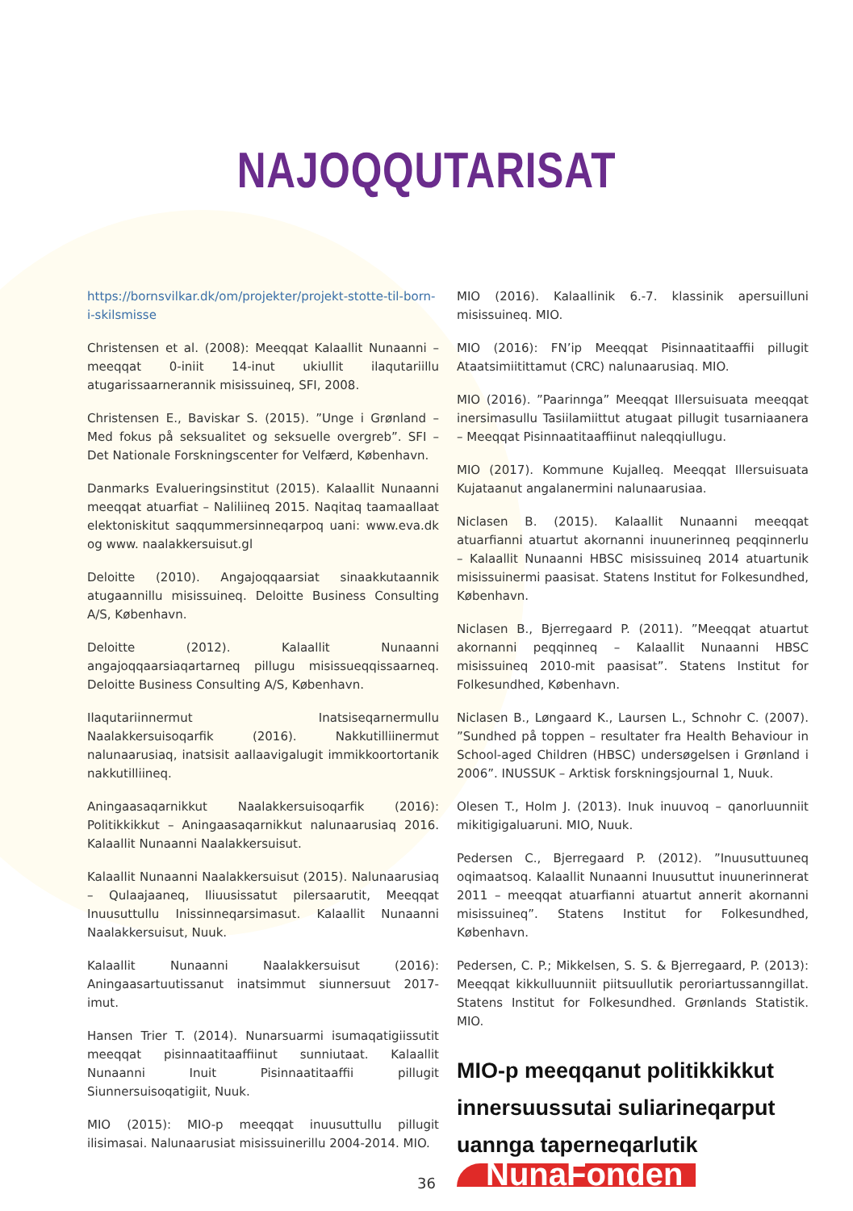NAJOQQUTARISAT
https://bornsvilkar.dk/om/projekter/projekt-stotte-til-born-i-skilsmisse
Christensen et al. (2008): Meeqqat Kalaallit Nunaanni – meeqqat 0-iniit 14-inut ukiullit ilaqutariillu atugarissaarnerannik misissuineq, SFI, 2008.
Christensen E., Baviskar S. (2015). ”Unge i Grønland – Med fokus på seksualitet og seksuelle overgreb”. SFI – Det Nationale Forskningscenter for Velfærd, København.
Danmarks Evalueringsinstitut (2015). Kalaallit Nunaanni meeqqat atuarfiat – Naliliineq 2015. Naqitaq taamaallaat elektoniskitut saqqummersinneqarpoq uani: www.eva.dk og www. naalakkersuisut.gl
Deloitte (2010). Angajoqqaarsiat sinaakkutaannik atugaannillu misissuineq. Deloitte Business Consulting A/S, København.
Deloitte (2012). Kalaallit Nunaanni angajoqqaarsiaqartarneq pillugu misissueqqissaarneq. Deloitte Business Consulting A/S, København.
Ilaqutariinnermut Inatsiseqarnermullu Naalakkersuisoqarfik (2016). Nakkutilliinermut nalunaarusiaq, inatsisit aallaavigalugit immikkoortortanik nakkutilliineq.
Aningaasaqarnikkut Naalakkersuisoqarfik (2016): Politikkikkut – Aningaasaqarnikkut nalunaarusiaq 2016. Kalaallit Nunaanni Naalakkersuisut.
Kalaallit Nunaanni Naalakkersuisut (2015). Nalunaarusiaq – Qulaajaaneq, Iliuusissatut pilersaarutit, Meeqqat Inuusuttullu Inissinneqarsimasut. Kalaallit Nunaanni Naalakkersuisut, Nuuk.
Kalaallit Nunaanni Naalakkersuisut (2016): Aningaasartuutissanut inatsimmut siunnersuut 2017-imut.
Hansen Trier T. (2014). Nunarsuarmi isumaqatigiissutit meeqqat pisinnaatitaaffiinut sunniutaat. Kalaallit Nunaanni Inuit Pisinnaatitaaffii pillugit Siunnersuisoqatigiit, Nuuk.
MIO (2015): MIO-p meeqqat inuusuttullu pillugit ilisimasai. Nalunaarusiat misissuinerillu 2004-2014. MIO.
MIO (2016). Kalaallinik 6.-7. klassinik apersuilluni misissuineq. MIO.
MIO (2016): FN’ip Meeqqat Pisinnaatitaaffii pillugit Ataatsimiitittamut (CRC) nalunaarusiaq. MIO.
MIO (2016). ”Paarinnga” Meeqqat Illersuisuata meeqqat inersimasullu Tasiilamiittut atugaat pillugit tusarniaanera – Meeqqat Pisinnaatitaaffiinut naleqqiullugu.
MIO (2017). Kommune Kujalleq. Meeqqat Illersuisuata Kujataanut angalanermini nalunaarusiaa.
Niclasen B. (2015). Kalaallit Nunaanni meeqqat atuarfianni atuartut akornanni inuunerinneq peqqinnerlu – Kalaallit Nunaanni HBSC misissuineq 2014 atuartunik misissuinermi paasisat. Statens Institut for Folkesundhed, København.
Niclasen B., Bjerregaard P. (2011). ”Meeqqat atuartut akornanni peqqinneq – Kalaallit Nunaanni HBSC misissuineq 2010-mit paasisat”. Statens Institut for Folkesundhed, København.
Niclasen B., Løngaard K., Laursen L., Schnohr C. (2007). ”Sundhed på toppen – resultater fra Health Behaviour in School-aged Children (HBSC) undersøgelsen i Grønland i 2006”. INUSSUK – Arktisk forskningsjournal 1, Nuuk.
Olesen T., Holm J. (2013). Inuk inuuvoq – qanorluunniit mikitigigaluaruni. MIO, Nuuk.
Pedersen C., Bjerregaard P. (2012). ”Inuusuttuuneq oqimaatsoq. Kalaallit Nunaanni Inuusuttut inuunerinnerat 2011 – meeqqat atuarfianni atuartut annerit akornanni misissuineq”. Statens Institut for Folkesundhed, København.
Pedersen, C. P.; Mikkelsen, S. S. & Bjerregaard, P. (2013): Meeqqat kikkulluunniit piitsuullutik peroriartussanngillat. Statens Institut for Folkesundhed. Grønlands Statistik. MIO.
MIO-p meeqqanut politikkikkut innersuussutai suliarineqarput uannga taperneqarlutik
NunaFonden
36